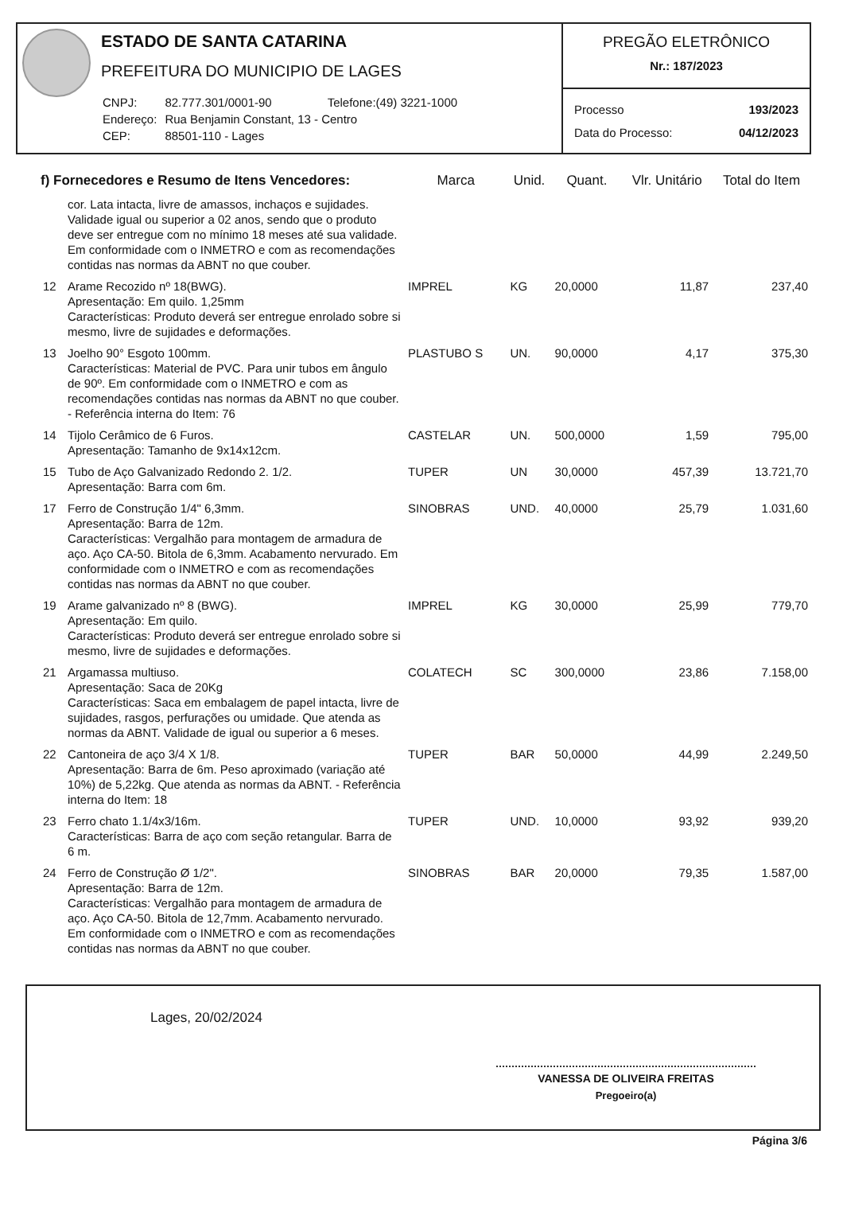ESTADO DE SANTA CATARINA
PREFEITURA DO MUNICIPIO DE LAGES
| CNPJ: | 82.777.301/0001-90 | Telefone:(49) 3221-1000 |
| Endereço: | Rua Benjamin Constant, 13 - Centro | |
| CEP: | 88501-110 - Lages | |
PREGÃO ELETRÔNICO
Nr.: 187/2023
| Processo | 193/2023 |
| Data do Processo: | 04/12/2023 |
| f) Fornecedores e Resumo de Itens Vencedores: | | Marca | Unid. | Quant. | Vlr. Unitário | Total do Item |
| --- | --- | --- | --- | --- | --- | --- |
| | cor. Lata intacta, livre de amassos, inchaços e sujidades. Validade igual ou superior a 02 anos, sendo que o produto deve ser entregue com no mínimo 18 meses até sua validade. Em conformidade com o INMETRO e com as recomendações contidas nas normas da ABNT no que couber. | | | | | |
| 12 | Arame Recozido nº 18(BWG). Apresentação: Em quilo. 1,25mm Características: Produto deverá ser entregue enrolado sobre si mesmo, livre de sujidades e deformações. | IMPREL | KG | 20,0000 | 11,87 | 237,40 |
| 13 | Joelho 90° Esgoto 100mm. Características: Material de PVC. Para unir tubos em ângulo de 90º. Em conformidade com o INMETRO e com as recomendações contidas nas normas da ABNT no que couber. - Referência interna do Item: 76 | PLASTUBO S | UN. | 90,0000 | 4,17 | 375,30 |
| 14 | Tijolo Cerâmico de 6 Furos. Apresentação: Tamanho de 9x14x12cm. | CASTELAR | UN. | 500,0000 | 1,59 | 795,00 |
| 15 | Tubo de Aço Galvanizado Redondo 2. 1/2. Apresentação: Barra com 6m. | TUPER | UN | 30,0000 | 457,39 | 13.721,70 |
| 17 | Ferro de Construção 1/4" 6,3mm. Apresentação: Barra de 12m. Características: Vergalhão para montagem de armadura de aço. Aço CA-50. Bitola de 6,3mm. Acabamento nervurado. Em conformidade com o INMETRO e com as recomendações contidas nas normas da ABNT no que couber. | SINOBRAS | UND. | 40,0000 | 25,79 | 1.031,60 |
| 19 | Arame galvanizado nº 8 (BWG). Apresentação: Em quilo. Características: Produto deverá ser entregue enrolado sobre si mesmo, livre de sujidades e deformações. | IMPREL | KG | 30,0000 | 25,99 | 779,70 |
| 21 | Argamassa multiuso. Apresentação: Saca de 20Kg Características: Saca em embalagem de papel intacta, livre de sujidades, rasgos, perfurações ou umidade. Que atenda as normas da ABNT. Validade de igual ou superior a 6 meses. | COLATECH | SC | 300,0000 | 23,86 | 7.158,00 |
| 22 | Cantoneira de aço 3/4 X 1/8. Apresentação: Barra de 6m. Peso aproximado (variação até 10%) de 5,22kg. Que atenda as normas da ABNT. - Referência interna do Item: 18 | TUPER | BAR | 50,0000 | 44,99 | 2.249,50 |
| 23 | Ferro chato 1.1/4x3/16m. Características: Barra de aço com seção retangular. Barra de 6 m. | TUPER | UND. | 10,0000 | 93,92 | 939,20 |
| 24 | Ferro de Construção Ø 1/2". Apresentação: Barra de 12m. Características: Vergalhão para montagem de armadura de aço. Aço CA-50. Bitola de 12,7mm. Acabamento nervurado. Em conformidade com o INMETRO e com as recomendações contidas nas normas da ABNT no que couber. | SINOBRAS | BAR | 20,0000 | 79,35 | 1.587,00 |
Lages, 20/02/2024
VANESSA DE OLIVEIRA FREITAS
Pregoeiro(a)
Página 3/6